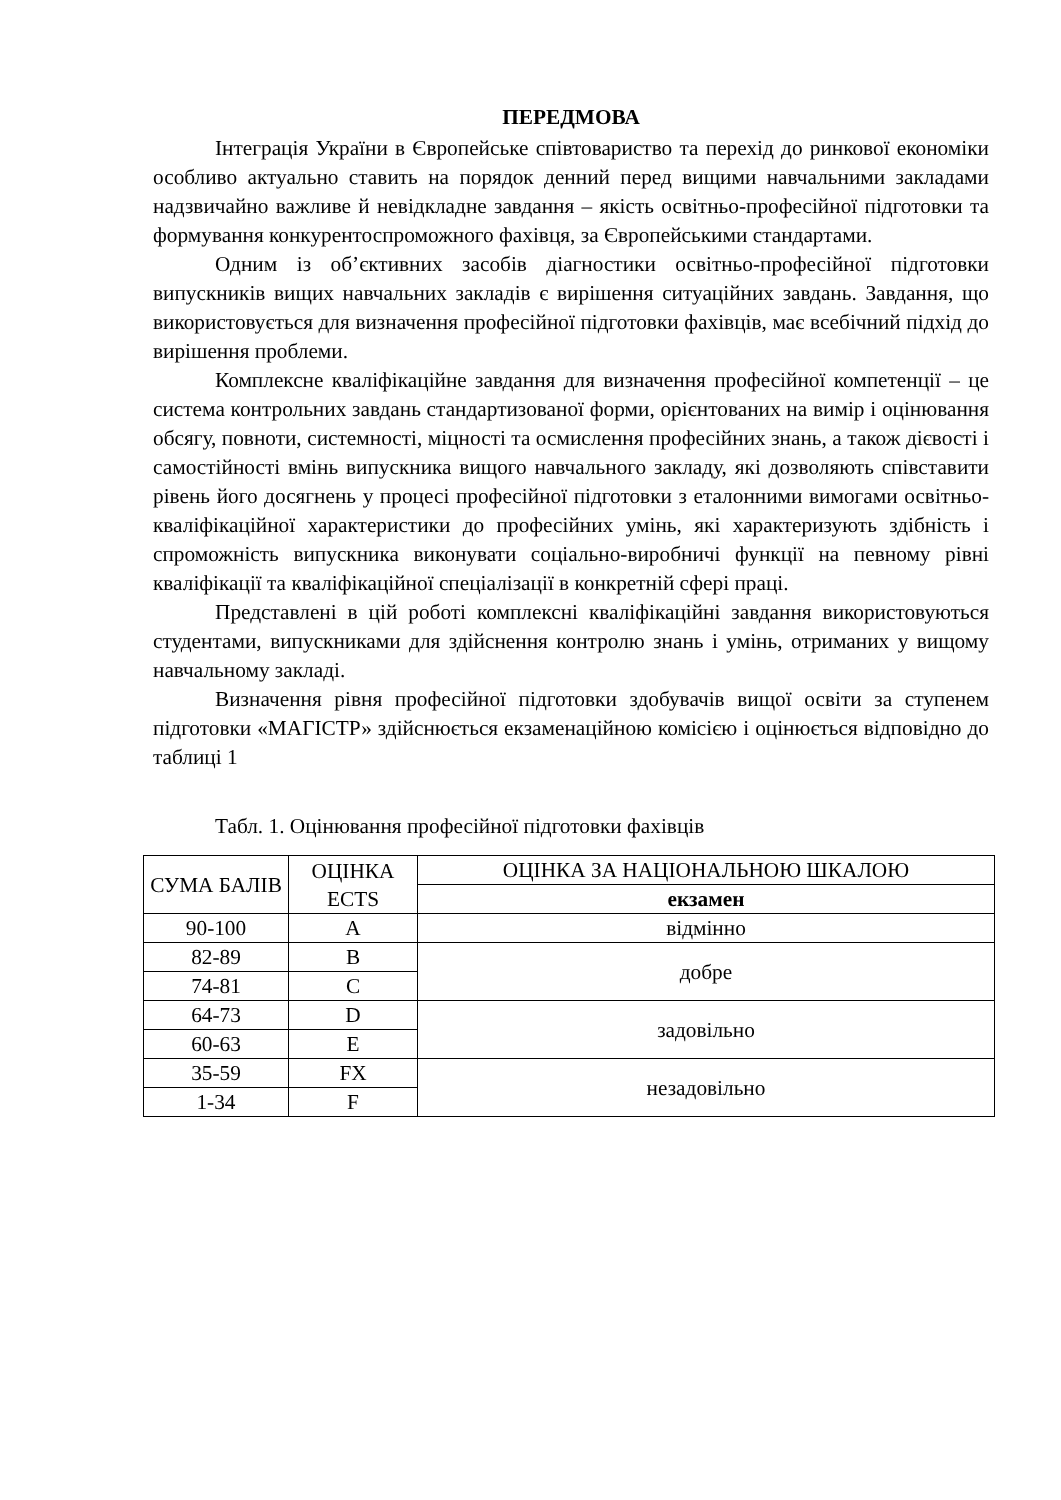ПЕРЕДМОВА
Інтеграція України в Європейське співтовариство та перехід до ринкової економіки особливо актуально ставить на порядок денний перед вищими навчальними закладами надзвичайно важливе й невідкладне завдання – якість освітньо-професійної підготовки та формування конкурентоспроможного фахівця, за Європейськими стандартами.
Одним із об’єктивних засобів діагностики освітньо-професійної підготовки випускників вищих навчальних закладів є вирішення ситуаційних завдань. Завдання, що використовується для визначення професійної підготовки фахівців, має всебічний підхід до вирішення проблеми.
Комплексне кваліфікаційне завдання для визначення професійної компетенції – це система контрольних завдань стандартизованої форми, орієнтованих на вимір і оцінювання обсягу, повноти, системності, міцності та осмислення професійних знань, а також дієвості і самостійності вмінь випускника вищого навчального закладу, які дозволяють співставити рівень його досягнень у процесі професійної підготовки з еталонними вимогами освітньо-кваліфікаційної характеристики до професійних умінь, які характеризують здібність і спроможність випускника виконувати соціально-виробничі функції на певному рівні кваліфікації та кваліфікаційної спеціалізації в конкретній сфері праці.
Представлені в цій роботі комплексні кваліфікаційні завдання використовуються студентами, випускниками для здійснення контролю знань і умінь, отриманих у вищому навчальному закладі.
Визначення рівня професійної підготовки здобувачів вищої освіти за ступенем підготовки «МАГІСТР» здійснюється екзаменаційною комісією і оцінюється відповідно до таблиці 1
Табл. 1. Оцінювання професійної підготовки фахівців
| СУМА БАЛІВ | ОЦІНКА ECTS | ОЦІНКА ЗА НАЦІОНАЛЬНОЮ ШКАЛОЮ |
| | | екзамен |
| 90-100 | A | відмінно |
| 82-89 | B | добре |
| 74-81 | C | |
| 64-73 | D | задовільно |
| 60-63 | E | |
| 35-59 | FX | незадовільно |
| 1-34 | F | |